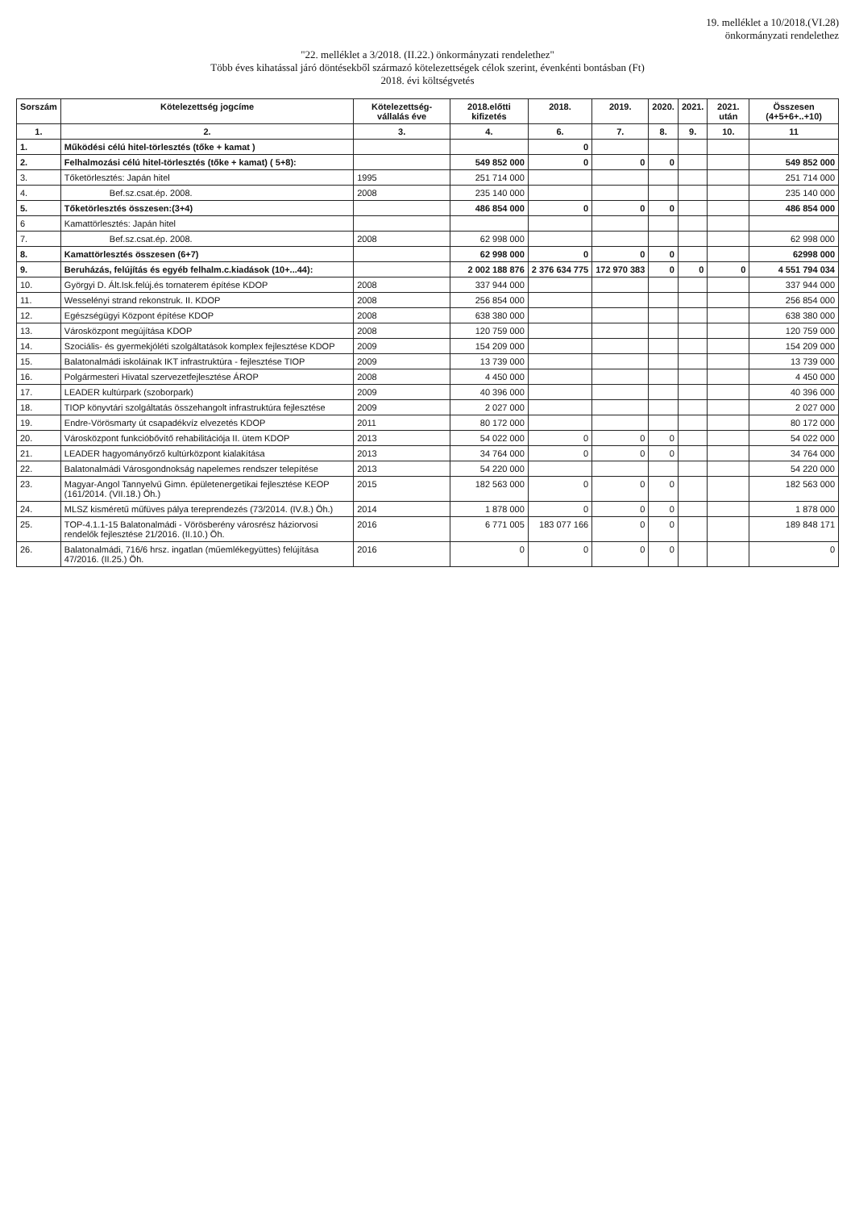19. melléklet a 10/2018.(VI.28)
önkormányzati rendelethez
"22. melléklet a 3/2018. (II.22.) önkormányzati rendelethez"
Több éves kihatással járó döntésekből származó kötelezettségek célok szerint, évenkénti bontásban (Ft)
2018. évi költségvetés
| Sorszám | Kötelezettség jogcíme | Kötelezettség-vállalás éve | 2018.előtti kifizetés | 2018. | 2019. | 2020. | 2021. | 2021. után | Összesen (4+5+6+..+10) |
| --- | --- | --- | --- | --- | --- | --- | --- | --- | --- |
| 1. | 2. | 3. | 4. | 6. | 7. | 8. | 9. | 10. | 11 |
| 1. | Működési célú hitel-törlesztés (tőke + kamat ) | | | 0 | | | | | |
| 2. | Felhalmozási célú hitel-törlesztés (tőke + kamat) ( 5+8): | | 549 852 000 | 0 | 0 | 0 | | | 549 852 000 |
| 3. | Tőketörlesztés: Japán hitel | 1995 | 251 714 000 | | | | | | 251 714 000 |
| 4. | Bef.sz.csat.ép. 2008. | 2008 | 235 140 000 | | | | | | 235 140 000 |
| 5. | Tőketörlesztés összesen:(3+4) | | 486 854 000 | 0 | 0 | 0 | | | 486 854 000 |
| 6 | Kamattörlesztés: Japán hitel | | | | | | | | |
| 7. | Bef.sz.csat.ép. 2008. | 2008 | 62 998 000 | | | | | | 62 998 000 |
| 8. | Kamattörlesztés összesen (6+7) | | 62 998 000 | 0 | 0 | 0 | | | 62998 000 |
| 9. | Beruházás, felújítás és egyéb felhalm.c.kiadások (10+...44): | | 2 002 188 876 | 2 376 634 775 | 172 970 383 | 0 | 0 | 0 | 4 551 794 034 |
| 10. | Györgyi D. Ált.Isk.felúj.és tornaterem építése KDOP | 2008 | 337 944 000 | | | | | | 337 944 000 |
| 11. | Wesselényi strand rekonstruk. II. KDOP | 2008 | 256 854 000 | | | | | | 256 854 000 |
| 12. | Egészségügyi Központ építése KDOP | 2008 | 638 380 000 | | | | | | 638 380 000 |
| 13. | Városközpont megújítása KDOP | 2008 | 120 759 000 | | | | | | 120 759 000 |
| 14. | Szociális- és gyermekjóléti szolgáltatások komplex fejlesztése KDOP | 2009 | 154 209 000 | | | | | | 154 209 000 |
| 15. | Balatonalmádi iskoláinak IKT infrastruktúra - fejlesztése TIOP | 2009 | 13 739 000 | | | | | | 13 739 000 |
| 16. | Polgármesteri Hivatal szervezetfejlesztése ÁROP | 2008 | 4 450 000 | | | | | | 4 450 000 |
| 17. | LEADER kultúrpark (szoborpark) | 2009 | 40 396 000 | | | | | | 40 396 000 |
| 18. | TIOP könyvtári szolgáltatás összehangolt infrastruktúra fejlesztése | 2009 | 2 027 000 | | | | | | 2 027 000 |
| 19. | Endre-Vörösmarty út csapadékvíz elvezetés KDOP | 2011 | 80 172 000 | | | | | | 80 172 000 |
| 20. | Városközpont funkcióbővítő rehabilitációja II. ütem KDOP | 2013 | 54 022 000 | 0 | 0 | 0 | | | 54 022 000 |
| 21. | LEADER hagyományőrző kultúrközpont kialakítása | 2013 | 34 764 000 | 0 | 0 | 0 | | | 34 764 000 |
| 22. | Balatonalmádi Városgondnokság napelemes rendszer telepítése | 2013 | 54 220 000 | | | | | | 54 220 000 |
| 23. | Magyar-Angol Tannyelvű Gimn. épületenergetikai fejlesztése KEOP (161/2014. (VII.18.) Öh.) | 2015 | 182 563 000 | 0 | 0 | 0 | | | 182 563 000 |
| 24. | MLSZ kisméretű műfüves pálya tereprendezés (73/2014. (IV.8.) Öh.) | 2014 | 1 878 000 | 0 | 0 | 0 | | | 1 878 000 |
| 25. | TOP-4.1.1-15 Balatonalmádi - Vörösberény városrész háziorvosi rendelők fejlesztése 21/2016. (II.10.) Öh. | 2016 | 6 771 005 | 183 077 166 | 0 | 0 | | | 189 848 171 |
| 26. | Balatonalmádi, 716/6 hrsz. ingatlan (műemlékegyüttes) felújítása 47/2016. (II.25.) Öh. | 2016 | 0 | 0 | 0 | 0 | | | 0 |